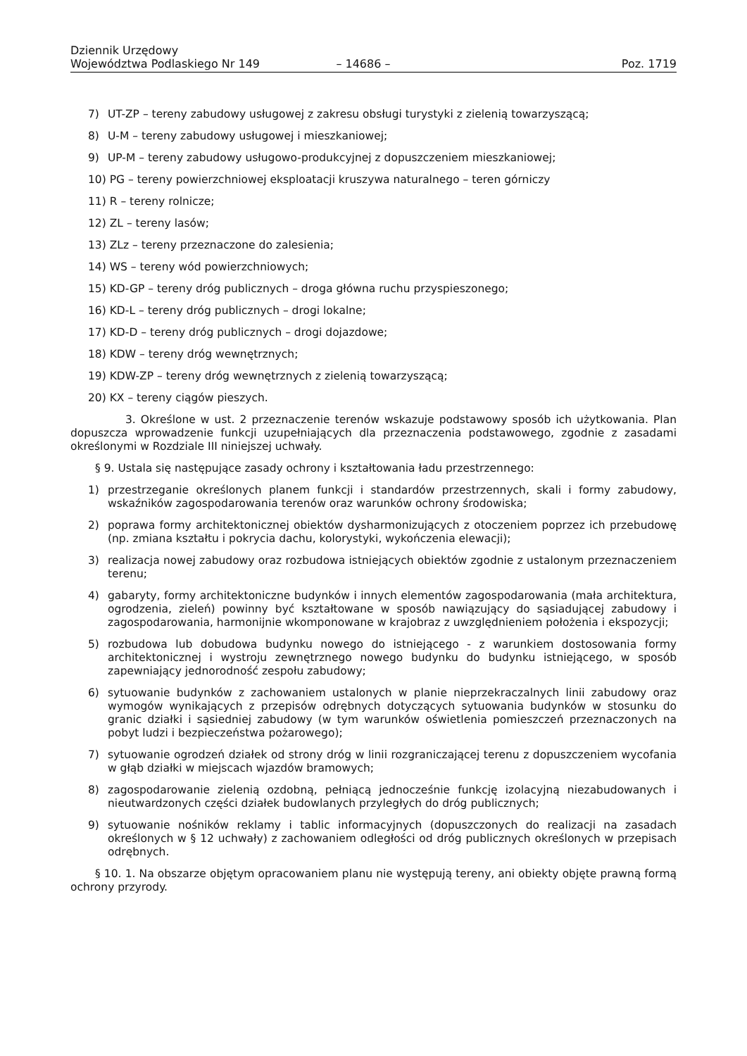Dziennik Urzędowy
Województwa Podlaskiego Nr 149 – 14686 – Poz. 1719
7) UT-ZP – tereny zabudowy usługowej z zakresu obsługi turystyki z zielenią towarzyszącą;
8) U-M – tereny zabudowy usługowej i mieszkaniowej;
9) UP-M – tereny zabudowy usługowo-produkcyjnej z dopuszczeniem mieszkaniowej;
10) PG – tereny powierzchniowej eksploatacji kruszywa naturalnego – teren górniczy
11) R – tereny rolnicze;
12) ZL – tereny lasów;
13) ZLz – tereny przeznaczone do zalesienia;
14) WS – tereny wód powierzchniowych;
15) KD-GP – tereny dróg publicznych – droga główna ruchu przyspieszonego;
16) KD-L – tereny dróg publicznych – drogi lokalne;
17) KD-D – tereny dróg publicznych – drogi dojazdowe;
18) KDW – tereny dróg wewnętrznych;
19) KDW-ZP – tereny dróg wewnętrznych z zielenią towarzyszącą;
20) KX – tereny ciągów pieszych.
3. Określone w ust. 2 przeznaczenie terenów wskazuje podstawowy sposób ich użytkowania. Plan dopuszcza wprowadzenie funkcji uzupełniających dla przeznaczenia podstawowego, zgodnie z zasadami określonymi w Rozdziale III niniejszej uchwały.
§ 9. Ustala się następujące zasady ochrony i kształtowania ładu przestrzennego:
1) przestrzeganie określonych planem funkcji i standardów przestrzennych, skali i formy zabudowy, wskaźników zagospodarowania terenów oraz warunków ochrony środowiska;
2) poprawa formy architektonicznej obiektów dysharmonizujących z otoczeniem poprzez ich przebudowę (np. zmiana kształtu i pokrycia dachu, kolorystyki, wykończenia elewacji);
3) realizacja nowej zabudowy oraz rozbudowa istniejących obiektów zgodnie z ustalonym przeznaczeniem terenu;
4) gabaryty, formy architektoniczne budynków i innych elementów zagospodarowania (mała architektura, ogrodzenia, zieleń) powinny być kształtowane w sposób nawiązujący do sąsiadującej zabudowy i zagospodarowania, harmonijnie wkomponowane w krajobraz z uwzględnieniem położenia i ekspozycji;
5) rozbudowa lub dobudowa budynku nowego do istniejącego - z warunkiem dostosowania formy architektonicznej i wystroju zewnętrznego nowego budynku do budynku istniejącego, w sposób zapewniający jednorodność zespołu zabudowy;
6) sytuowanie budynków z zachowaniem ustalonych w planie nieprzekraczalnych linii zabudowy oraz wymogów wynikających z przepisów odrębnych dotyczących sytuowania budynków w stosunku do granic działki i sąsiedniej zabudowy (w tym warunków oświetlenia pomieszczeń przeznaczonych na pobyt ludzi i bezpieczeństwa pożarowego);
7) sytuowanie ogrodzeń działek od strony dróg w linii rozgraniczającej terenu z dopuszczeniem wycofania w głąb działki w miejscach wjazdów bramowych;
8) zagospodarowanie zielenią ozdobną, pełniącą jednocześnie funkcję izolacyjną niezabudowanych i nieutwardzonych części działek budowlanych przyległych do dróg publicznych;
9) sytuowanie nośników reklamy i tablic informacyjnych (dopuszczonych do realizacji na zasadach określonych w § 12 uchwały) z zachowaniem odległości od dróg publicznych określonych w przepisach odrębnych.
§ 10. 1. Na obszarze objętym opracowaniem planu nie występują tereny, ani obiekty objęte prawną formą ochrony przyrody.